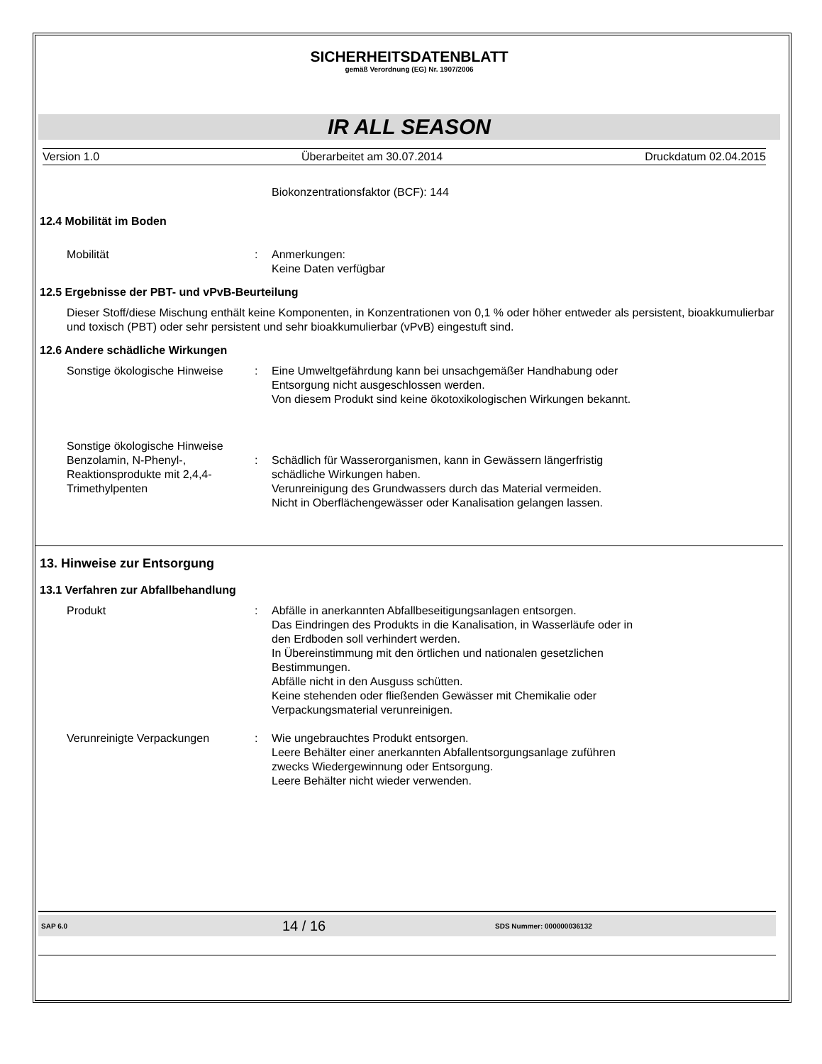SICHERHEITSDATENBLATT
gemäß Verordnung (EG) Nr. 1907/2006
IR ALL SEASON
Version 1.0 Überarbeitet am 30.07.2014 Druckdatum 02.04.2015
Biokonzentrationsfaktor (BCF): 144
12.4 Mobilität im Boden
Mobilität : Anmerkungen:
Keine Daten verfügbar
12.5 Ergebnisse der PBT- und vPvB-Beurteilung
Dieser Stoff/diese Mischung enthält keine Komponenten, in Konzentrationen von 0,1 % oder höher entweder als persistent, bioakkumulierbar und toxisch (PBT) oder sehr persistent und sehr bioakkumulierbar (vPvB) eingestuft sind.
12.6 Andere schädliche Wirkungen
Sonstige ökologische Hinweise
: Eine Umweltgefährdung kann bei unsachgemäßer Handhabung oder Entsorgung nicht ausgeschlossen werden.
Von diesem Produkt sind keine ökotoxikologischen Wirkungen bekannt.
Sonstige ökologische Hinweise
Benzolamin, N-Phenyl-, Reaktionsprodukte mit 2,4,4-Trimethylpenten
: Schädlich für Wasserorganismen, kann in Gewässern längerfristig schädliche Wirkungen haben.
Verunreinigung des Grundwassers durch das Material vermeiden.
Nicht in Oberflächengewässer oder Kanalisation gelangen lassen.
13. Hinweise zur Entsorgung
13.1 Verfahren zur Abfallbehandlung
Produkt : Abfälle in anerkannten Abfallbeseitigungsanlagen entsorgen.
Das Eindringen des Produkts in die Kanalisation, in Wasserläufe oder in den Erdboden soll verhindert werden.
In Übereinstimmung mit den örtlichen und nationalen gesetzlichen Bestimmungen.
Abfälle nicht in den Ausguss schütten.
Keine stehenden oder fließenden Gewässer mit Chemikalie oder Verpackungsmaterial verunreinigen.
Verunreinigte Verpackungen : Wie ungebrauchtes Produkt entsorgen.
Leere Behälter einer anerkannten Abfallentsorgungsanlage zuführen zwecks Wiedergewinnung oder Entsorgung.
Leere Behälter nicht wieder verwenden.
SAP 6.0 14 / 16 SDS Nummer: 000000036132